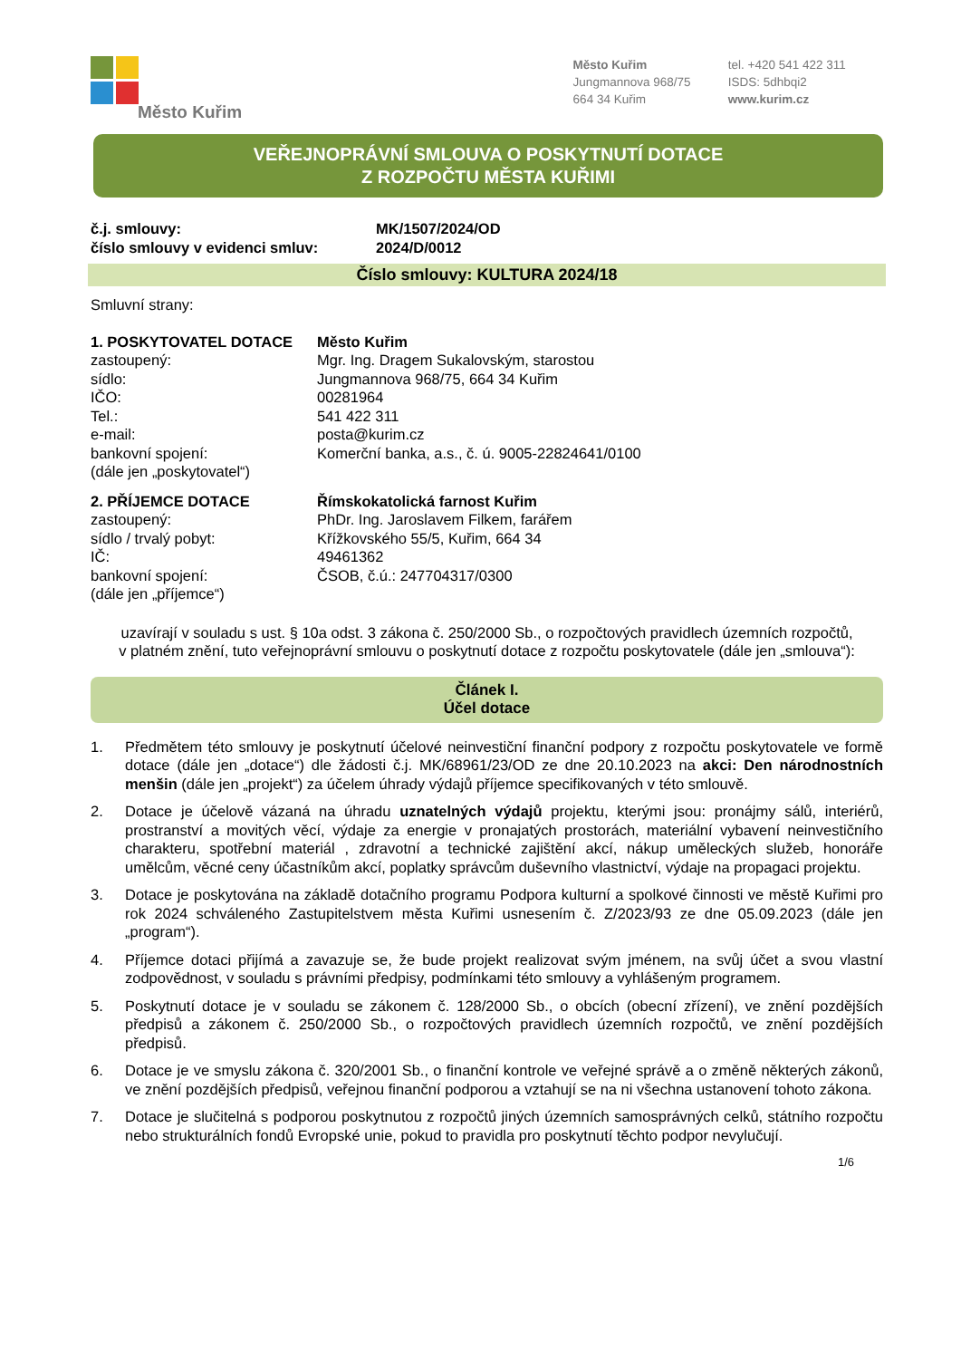Město Kuřim
Město Kuřim
Jungmannova 968/75
664 34 Kuřim
tel. +420 541 422 311
ISDS: 5dhbqi2
www.kurim.cz
VEŘEJNOPRÁVNÍ SMLOUVA O POSKYTNUTÍ DOTACE
Z ROZPOČTU MĚSTA KUŘIMI
č.j. smlouvy: MK/1507/2024/OD
číslo smlouvy v evidenci smluv: 2024/D/0012
Číslo smlouvy: KULTURA 2024/18
Smluvní strany:
1. POSKYTOVATEL DOTACE Město Kuřim
zastoupený:
Mgr. Ing. Dragem Sukalovským, starostou
sídlo:
Jungmannova 968/75, 664 34 Kuřim
IČO:
00281964
Tel.:
541 422 311
e-mail:
posta@kurim.cz
bankovní spojení:
Komerční banka, a.s., č. ú. 9005-22824641/0100
(dále jen „poskytovatel“)
2. PŘÍJEMCE DOTACE Římskokatolická farnost Kuřim
zastoupený:
PhDr. Ing. Jaroslavem Filkem, farářem
sídlo / trvalý pobyt:
Křížkovského 55/5, Kuřim, 664 34
IČ:
49461362
bankovní spojení:
ČSOB, č.ú.: 247704317/0300
(dále jen „příjemce“)
uzavírají v souladu s ust. § 10a odst. 3 zákona č. 250/2000 Sb., o rozpočtových pravidlech územních rozpočtů, v platném znění, tuto veřejnoprávní smlouvu o poskytnutí dotace z rozpočtu poskytovatele (dále jen „smlouva“):
Článek I.
Účel dotace
1. Předmětem této smlouvy je poskytnutí účelové neinvestiční finanční podpory z rozpočtu poskytovatele ve formě dotace (dále jen „dotace“) dle žádosti č.j. MK/68961/23/OD ze dne 20.10.2023 na akci: Den národnostních menšin (dále jen „projekt“) za účelem úhrady výdajů příjemce specifikovaných v této smlouvě.
2. Dotace je účelově vázaná na úhradu uznatelných výdajů projektu, kterými jsou: pronájmy sálů, interiérů, prostranství a movitých věcí, výdaje za energie v pronajatých prostorách, materiální vybavení neinvestičního charakteru, spotřební materiál , zdravotní a technické zajištění akcí, nákup uměleckých služeb, honoráře umělcům, věcné ceny účastníkům akcí, poplatky správcům duševního vlastnictví, výdaje na propagaci projektu.
3. Dotace je poskytována na základě dotačního programu Podpora kulturní a spolkové činnosti ve městě Kuřimi pro rok 2024 schváleného Zastupitelstvem města Kuřimi usnesením č. Z/2023/93 ze dne 05.09.2023 (dále jen „program“).
4. Příjemce dotaci přijímá a zavazuje se, že bude projekt realizovat svým jménem, na svůj účet a svou vlastní zodpovědnost, v souladu s právními předpisy, podmínkami této smlouvy a vyhlášeným programem.
5. Poskytnutí dotace je v souladu se zákonem č. 128/2000 Sb., o obcích (obecní zřízení), ve znění pozdějších předpisů a zákonem č. 250/2000 Sb., o rozpočtových pravidlech územních rozpočtů, ve znění pozdějších předpisů.
6. Dotace je ve smyslu zákona č. 320/2001 Sb., o finanční kontrole ve veřejné správě a o změně některých zákonů, ve znění pozdějších předpisů, veřejnou finanční podporou a vztahují se na ni všechna ustanovení tohoto zákona.
7. Dotace je slučitelná s podporou poskytnutou z rozpočtů jiných územních samosprávných celků, státního rozpočtu nebo strukturálních fondů Evropské unie, pokud to pravidla pro poskytnutí těchto podpor nevylučují.
1/6